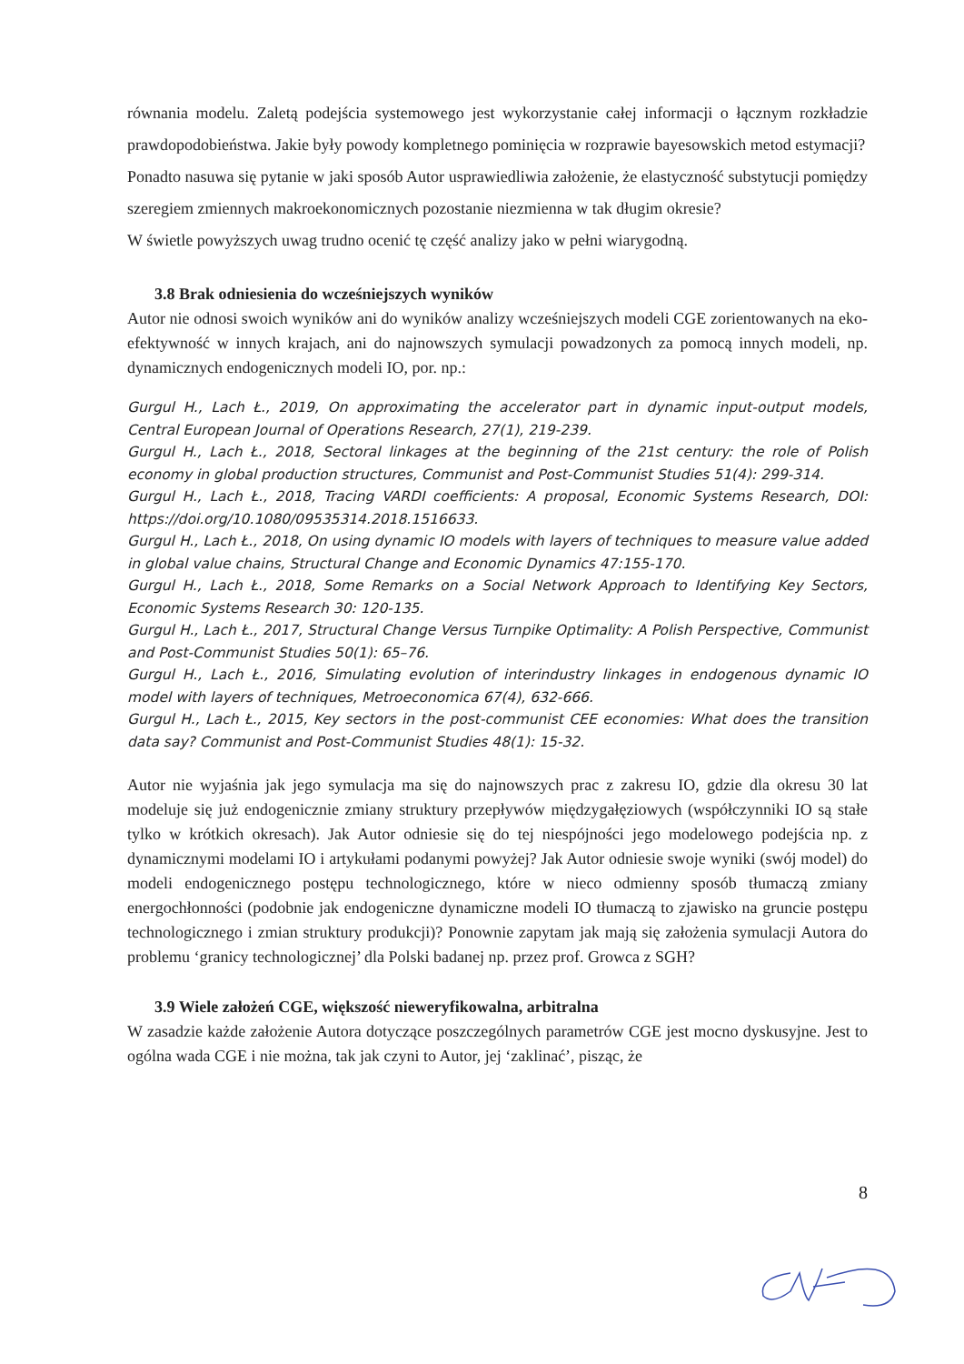równania modelu. Zaletą podejścia systemowego jest wykorzystanie całej informacji o łącznym rozkładzie prawdopodobieństwa. Jakie były powody kompletnego pominięcia w rozprawie bayesowskich metod estymacji?
Ponadto nasuwa się pytanie w jaki sposób Autor usprawiedliwia założenie, że elastyczność substytucji pomiędzy szeregiem zmiennych makroekonomicznych pozostanie niezmienna w tak długim okresie?
W świetle powyższych uwag trudno ocenić tę część analizy jako w pełni wiarygodną.
3.8 Brak odniesienia do wcześniejszych wyników
Autor nie odnosi swoich wyników ani do wyników analizy wcześniejszych modeli CGE zorientowanych na eko-efektywność w innych krajach, ani do najnowszych symulacji powadzonych za pomocą innych modeli, np. dynamicznych endogenicznych modeli IO, por. np.:
Gurgul H., Lach Ł., 2019, On approximating the accelerator part in dynamic input-output models, Central European Journal of Operations Research, 27(1), 219-239.
Gurgul H., Lach Ł., 2018, Sectoral linkages at the beginning of the 21st century: the role of Polish economy in global production structures, Communist and Post-Communist Studies 51(4): 299-314.
Gurgul H., Lach Ł., 2018, Tracing VARDI coefficients: A proposal, Economic Systems Research, DOI: https://doi.org/10.1080/09535314.2018.1516633.
Gurgul H., Lach Ł., 2018, On using dynamic IO models with layers of techniques to measure value added in global value chains, Structural Change and Economic Dynamics 47:155-170.
Gurgul H., Lach Ł., 2018, Some Remarks on a Social Network Approach to Identifying Key Sectors, Economic Systems Research 30: 120-135.
Gurgul H., Lach Ł., 2017, Structural Change Versus Turnpike Optimality: A Polish Perspective, Communist and Post-Communist Studies 50(1): 65–76.
Gurgul H., Lach Ł., 2016, Simulating evolution of interindustry linkages in endogenous dynamic IO model with layers of techniques, Metroeconomica 67(4), 632-666.
Gurgul H., Lach Ł., 2015, Key sectors in the post-communist CEE economies: What does the transition data say? Communist and Post-Communist Studies 48(1): 15-32.
Autor nie wyjaśnia jak jego symulacja ma się do najnowszych prac z zakresu IO, gdzie dla okresu 30 lat modeluje się już endogenicznie zmiany struktury przepływów międzygałęziowych (współczynniki IO są stałe tylko w krótkich okresach). Jak Autor odniesie się do tej niespójności jego modelowego podejścia np. z dynamicznymi modelami IO i artykułami podanymi powyżej? Jak Autor odniesie swoje wyniki (swój model) do modeli endogenicznego postępu technologicznego, które w nieco odmienny sposób tłumaczą zmiany energochłonności (podobnie jak endogeniczne dynamiczne modeli IO tłumaczą to zjawisko na gruncie postępu technologicznego i zmian struktury produkcji)? Ponownie zapytam jak mają się założenia symulacji Autora do problemu ‘granicy technologicznej’ dla Polski badanej np. przez prof. Growca z SGH?
3.9 Wiele założeń CGE, większość nieweryfikowalna, arbitralna
W zasadzie każde założenie Autora dotyczące poszczególnych parametrów CGE jest mocno dyskusyjne. Jest to ogólna wada CGE i nie można, tak jak czyni to Autor, jej ‘zaklinać’, pisząc, że
8